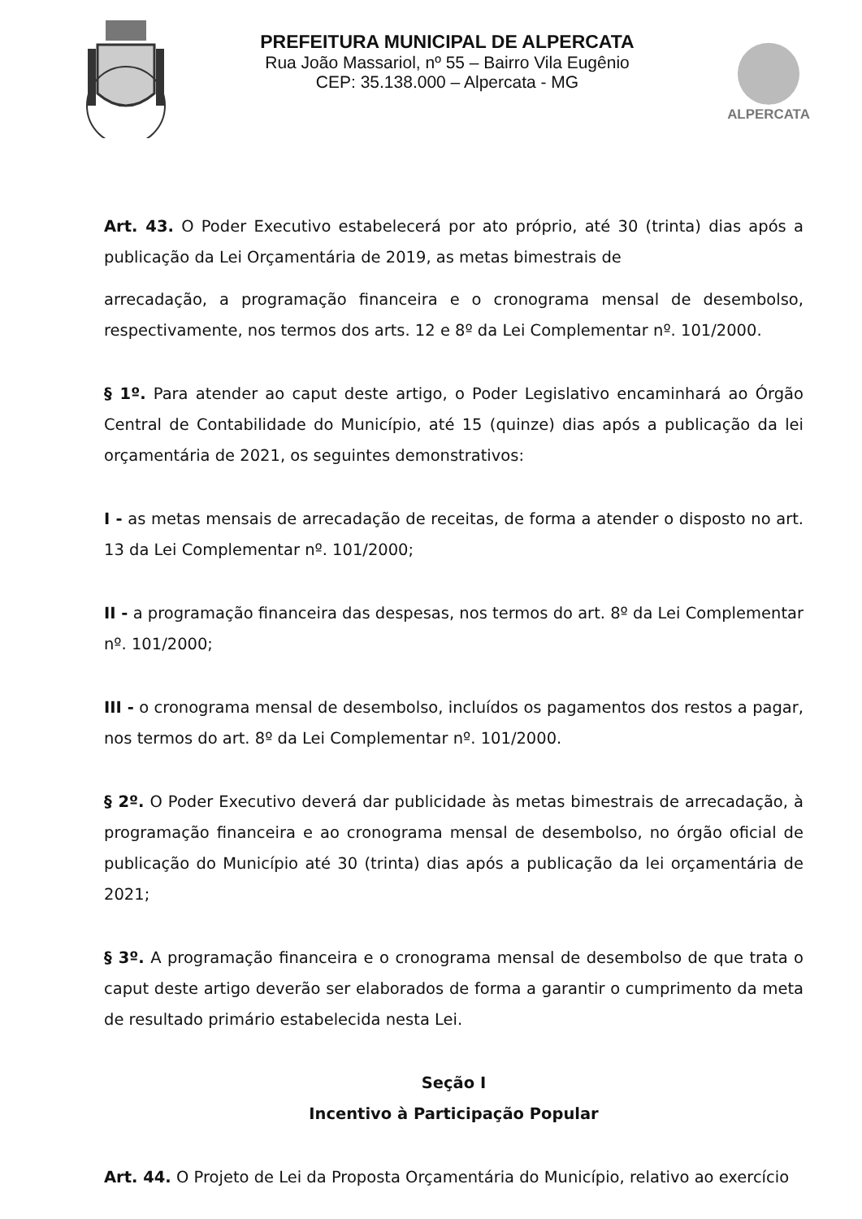PREFEITURA MUNICIPAL DE ALPERCATA
Rua João Massariol, nº 55 – Bairro Vila Eugênio
CEP: 35.138.000 – Alpercata - MG
ALPERCATA
Art. 43. O Poder Executivo estabelecerá por ato próprio, até 30 (trinta) dias após a publicação da Lei Orçamentária de 2019, as metas bimestrais de
arrecadação, a programação financeira e o cronograma mensal de desembolso, respectivamente, nos termos dos arts. 12 e 8º da Lei Complementar nº. 101/2000.
§ 1º. Para atender ao caput deste artigo, o Poder Legislativo encaminhará ao Órgão Central de Contabilidade do Município, até 15 (quinze) dias após a publicação da lei orçamentária de 2021, os seguintes demonstrativos:
I - as metas mensais de arrecadação de receitas, de forma a atender o disposto no art. 13 da Lei Complementar nº. 101/2000;
II - a programação financeira das despesas, nos termos do art. 8º da Lei Complementar nº. 101/2000;
III - o cronograma mensal de desembolso, incluídos os pagamentos dos restos a pagar, nos termos do art. 8º da Lei Complementar nº. 101/2000.
§ 2º. O Poder Executivo deverá dar publicidade às metas bimestrais de arrecadação, à programação financeira e ao cronograma mensal de desembolso, no órgão oficial de publicação do Município até 30 (trinta) dias após a publicação da lei orçamentária de 2021;
§ 3º. A programação financeira e o cronograma mensal de desembolso de que trata o caput deste artigo deverão ser elaborados de forma a garantir o cumprimento da meta de resultado primário estabelecida nesta Lei.
Seção I
Incentivo à Participação Popular
Art. 44. O Projeto de Lei da Proposta Orçamentária do Município, relativo ao exercício